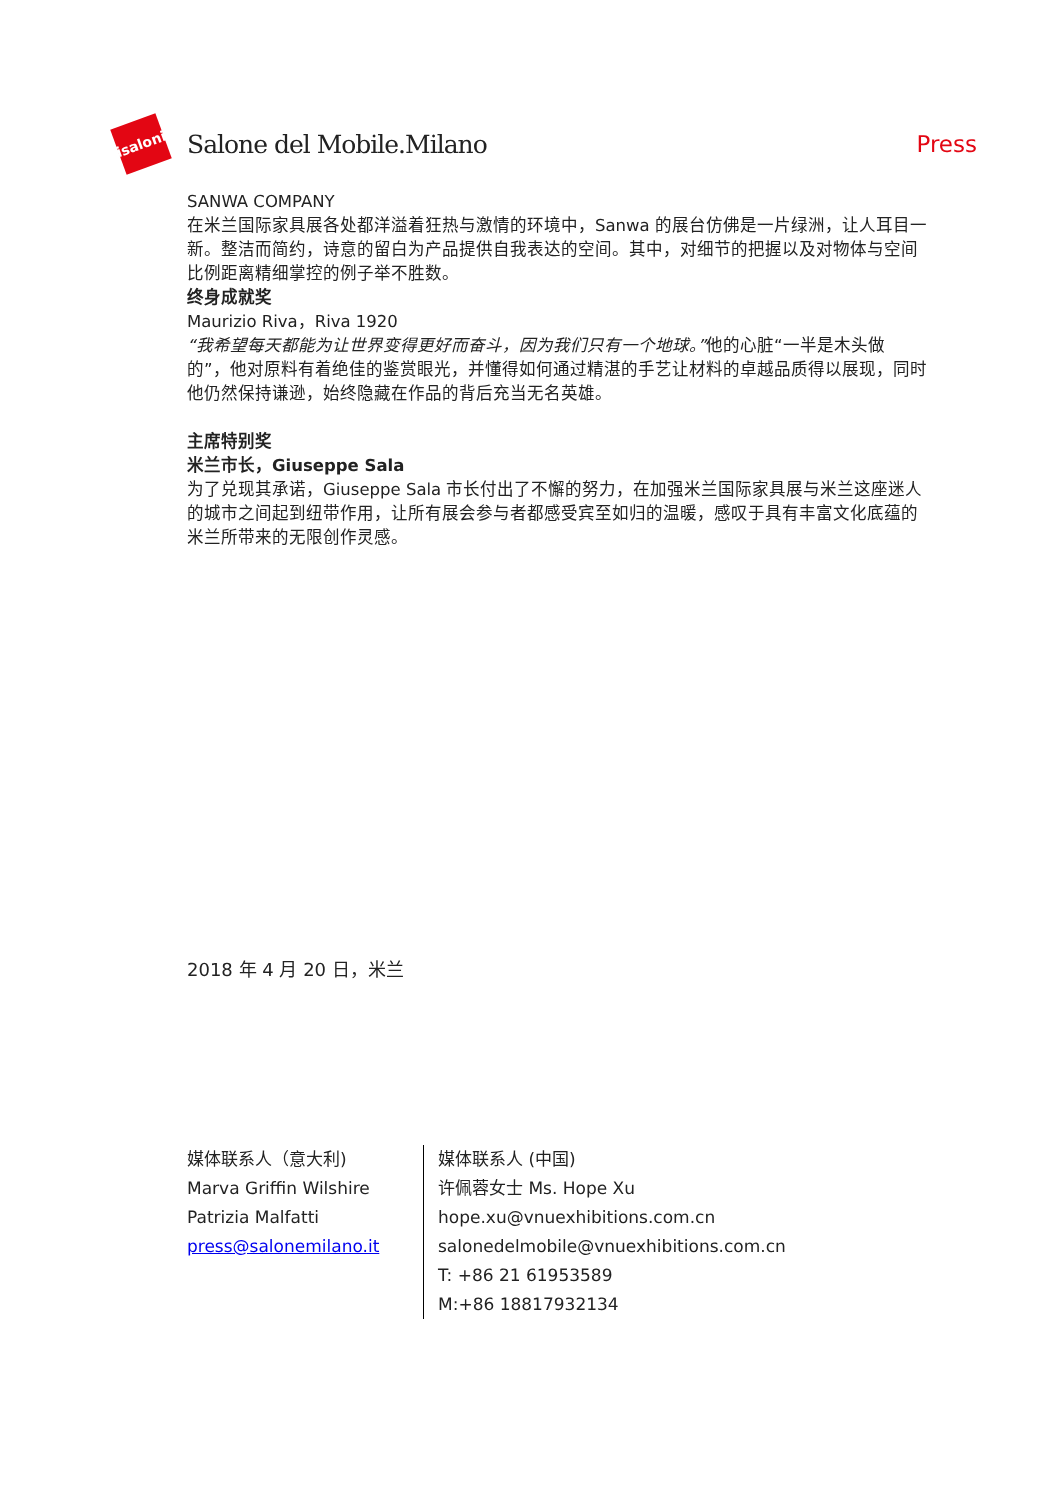isaloni
Salone del Mobile.Milano Press
SANWA COMPANY
在米兰国际家具展各处都洋溢着狂热与激情的环境中，Sanwa 的展台仿佛是一片绿洲，让人耳目一新。整洁而简约，诗意的留白为产品提供自我表达的空间。其中，对细节的把握以及对物体与空间比例距离精细掌控的例子举不胜数。
终身成就奖
Maurizio Riva，Riva 1920
“我希望每天都能为让世界变得更好而奋斗，因为我们只有一个地球。”他的心脏“一半是木头做的”，他对原料有着绝佳的鉴赏眼光，并懂得如何通过精湛的手艺让材料的卓越品质得以展现，同时他仍然保持谦逊，始终隐藏在作品的背后充当无名英雄。
主席特别奖
米兰市长，Giuseppe Sala
为了兑现其承诺，Giuseppe Sala 市长付出了不懈的努力，在加强米兰国际家具展与米兰这座迷人的城市之间起到纽带作用，让所有展会参与者都感受宾至如归的温暖，感叹于具有丰富文化底蕴的米兰所带来的无限创作灵感。
2018 年 4 月 20 日，米兰
媒体联系人（意大利)
Marva Griffin Wilshire
Patrizia Malfatti
press@salonemilano.it
媒体联系人 (中国)
许佩蓉女士 Ms. Hope Xu
hope.xu@vnuexhibitions.com.cn
salonedelmobile@vnuexhibitions.com.cn
T: +86 21 61953589
M:+86 18817932134